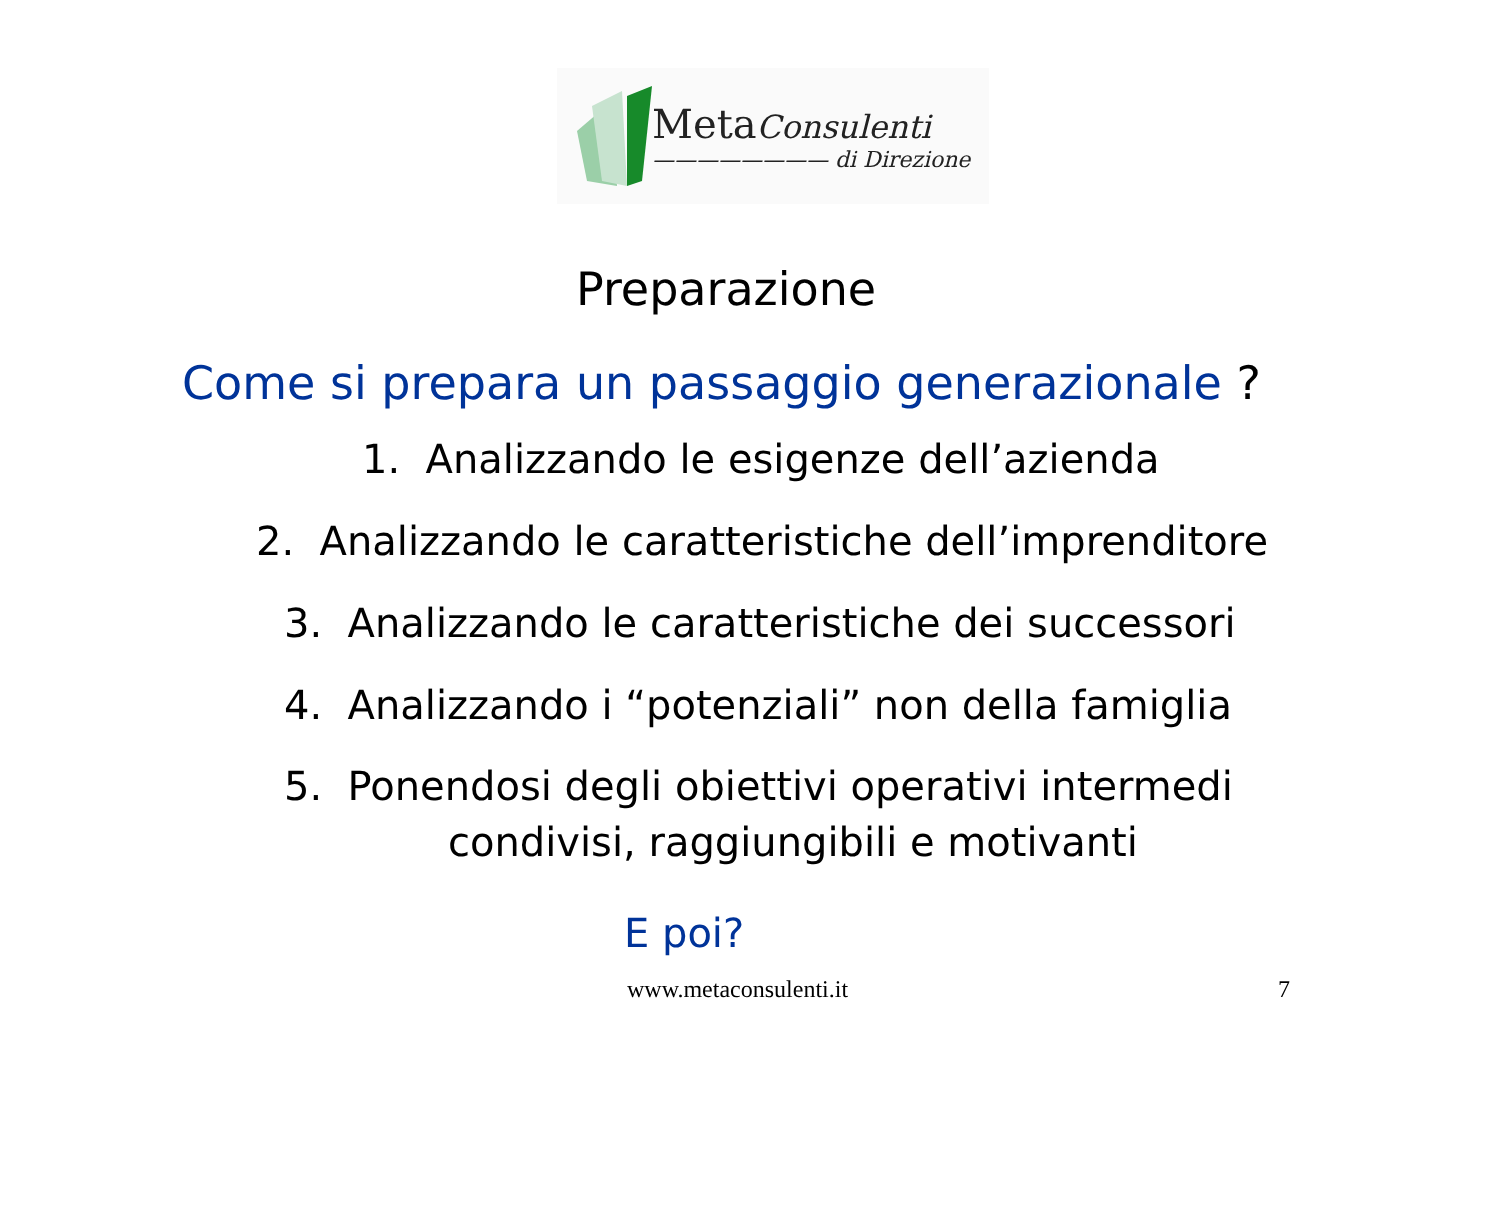Meta Consulenti
———————— di Direzione
Preparazione
Come si prepara un passaggio generazionale ?
1. Analizzando le esigenze dell’azienda
2. Analizzando le caratteristiche dell’imprenditore
3. Analizzando le caratteristiche dei successori
4. Analizzando i “potenziali” non della famiglia
5. Ponendosi degli obiettivi operativi intermedi
condivisi, raggiungibili e motivanti
E poi?
www.metaconsulenti.it 7